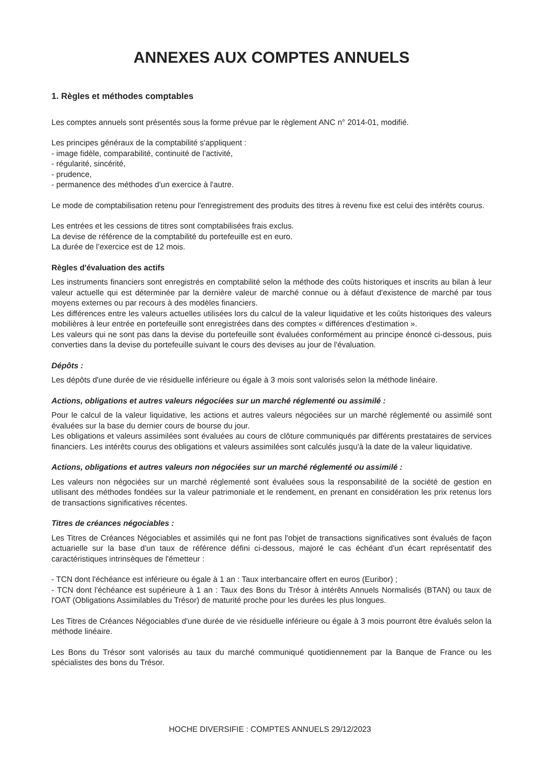ANNEXES AUX COMPTES ANNUELS
1. Règles et méthodes comptables
Les comptes annuels sont présentés sous la forme prévue par le règlement ANC n° 2014-01, modifié.
Les principes généraux de la comptabilité s'appliquent :
- image fidèle, comparabilité, continuité de l'activité,
- régularité, sincérité,
- prudence,
- permanence des méthodes d'un exercice à l'autre.
Le mode de comptabilisation retenu pour l'enregistrement des produits des titres à revenu fixe est celui des intérêts courus.
Les entrées et les cessions de titres sont comptabilisées frais exclus.
La devise de référence de la comptabilité du portefeuille est en euro.
La durée de l’exercice est de 12 mois.
Règles d'évaluation des actifs
Les instruments financiers sont enregistrés en comptabilité selon la méthode des coûts historiques et inscrits au bilan à leur valeur actuelle qui est déterminée par la dernière valeur de marché connue ou à défaut d'existence de marché par tous moyens externes ou par recours à des modèles financiers.
Les différences entre les valeurs actuelles utilisées lors du calcul de la valeur liquidative et les coûts historiques des valeurs mobilières à leur entrée en portefeuille sont enregistrées dans des comptes « différences d'estimation ».
Les valeurs qui ne sont pas dans la devise du portefeuille sont évaluées conformément au principe énoncé ci-dessous, puis converties dans la devise du portefeuille suivant le cours des devises au jour de l'évaluation.
Dépôts :
Les dépôts d'une durée de vie résiduelle inférieure ou égale à 3 mois sont valorisés selon la méthode linéaire.
Actions, obligations et autres valeurs négociées sur un marché réglementé ou assimilé :
Pour le calcul de la valeur liquidative, les actions et autres valeurs négociées sur un marché réglementé ou assimilé sont évaluées sur la base du dernier cours de bourse du jour.
Les obligations et valeurs assimilées sont évaluées au cours de clôture communiqués par différents prestataires de services financiers. Les intérêts courus des obligations et valeurs assimilées sont calculés jusqu'à la date de la valeur liquidative.
Actions, obligations et autres valeurs non négociées sur un marché réglementé ou assimilé :
Les valeurs non négociées sur un marché réglementé sont évaluées sous la responsabilité de la société de gestion en utilisant des méthodes fondées sur la valeur patrimoniale et le rendement, en prenant en considération les prix retenus lors de transactions significatives récentes.
Titres de créances négociables :
Les Titres de Créances Négociables et assimilés qui ne font pas l'objet de transactions significatives sont évalués de façon actuarielle sur la base d'un taux de référence défini ci-dessous, majoré le cas échéant d'un écart représentatif des caractéristiques intrinsèques de l'émetteur :
- TCN dont l'échéance est inférieure ou égale à 1 an : Taux interbancaire offert en euros (Euribor) ;
- TCN dont l'échéance est supérieure à 1 an : Taux des Bons du Trésor à intérêts Annuels Normalisés (BTAN) ou taux de l'OAT (Obligations Assimilables du Trésor) de maturité proche pour les durées les plus longues.
Les Titres de Créances Négociables d'une durée de vie résiduelle inférieure ou égale à 3 mois pourront être évalués selon la méthode linéaire.
Les Bons du Trésor sont valorisés au taux du marché communiqué quotidiennement par la Banque de France ou les spécialistes des bons du Trésor.
HOCHE DIVERSIFIE : COMPTES ANNUELS 29/12/2023